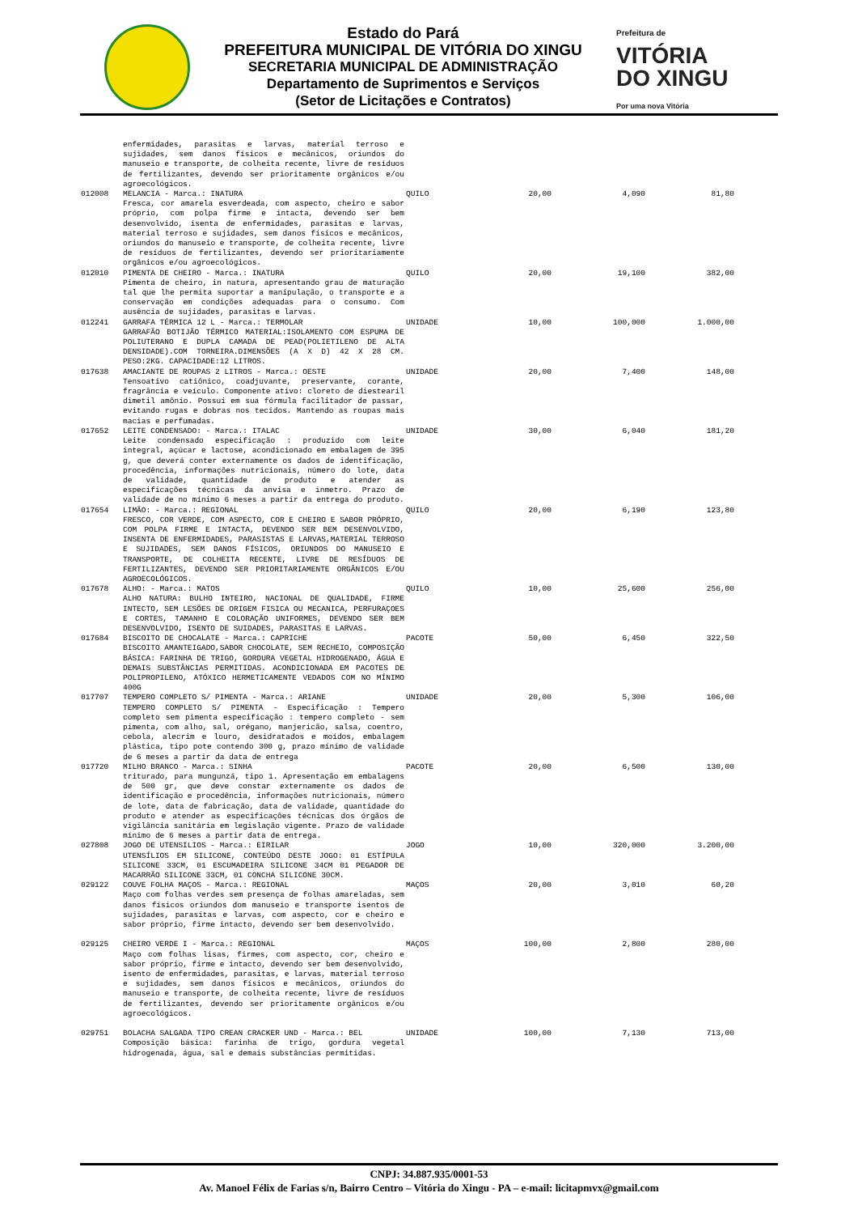Estado do Pará
PREFEITURA MUNICIPAL DE VITÓRIA DO XINGU
SECRETARIA MUNICIPAL DE ADMINISTRAÇÃO
Departamento de Suprimentos e Serviços
(Setor de Licitações e Contratos)
Prefeitura de
VITÓRIA
DO XINGU
Por uma nova Vitória
| | enfermidades, parasitas e larvas, material terroso e sujidades, sem danos físicos e mecânicos, oriundos do manuseio e transporte, de colheita recente, livre de resíduos de fertilizantes, devendo ser prioritamente orgânicos e/ou agroecológicos. | | | | |
| 012008 | MELANCIA - Marca.: INATURA Fresca, cor amarela esverdeada, com aspecto, cheiro e sabor próprio, com polpa firme e intacta, devendo ser bem desenvolvido, isenta de enfermidades, parasitas e larvas, material terroso e sujidades, sem danos físicos e mecânicos, oriundos do manuseio e transporte, de colheita recente, livre de resíduos de fertilizantes, devendo ser prioritariamente orgânicos e/ou agroecológicos. | QUILO | 20,00 | 4,090 | 81,80 |
| 012010 | PIMENTA DE CHEIRO - Marca.: INATURA Pimenta de cheiro, in natura, apresentando grau de maturação tal que lhe permita suportar a manipulação, o transporte e a conservação em condições adequadas para o consumo. Com ausência de sujidades, parasitas e larvas. | QUILO | 20,00 | 19,100 | 382,00 |
| 012241 | GARRAFA TÉRMICA 12 L - Marca.: TERMOLAR GARRAFÃO BOTIJÃO TÉRMICO MATERIAL:ISOLAMENTO COM ESPUMA DE POLIUTERANO E DUPLA CAMADA DE PEAD(POLIETILENO DE ALTA DENSIDADE).COM TORNEIRA.DIMENSÕES (A X D) 42 X 28 CM. PESO:2KG. CAPACIDADE:12 LITROS. | UNIDADE | 10,00 | 100,000 | 1.000,00 |
| 017638 | AMACIANTE DE ROUPAS 2 LITROS - Marca.: OESTE Tensoativo catiônico, coadjuvante, preservante, corante, fragrância e veículo. Componente ativo: cloreto de diestearil dimetil amônio. Possui em sua fórmula facilitador de passar, evitando rugas e dobras nos tecidos. Mantendo as roupas mais macias e perfumadas. | UNIDADE | 20,00 | 7,400 | 148,00 |
| 017652 | LEITE CONDENSADO: - Marca.: ITALAC Leite condensado especificação : produzido com leite integral, açúcar e lactose, acondicionado em embalagem de 395 g, que deverá conter externamente os dados de identificação, procedência, informações nutricionais, número do lote, data de validade, quantidade de produto e atender as especificações técnicas da anvisa e inmetro. Prazo de validade de no mínimo 6 meses a partir da entrega do produto. | UNIDADE | 30,00 | 6,040 | 181,20 |
| 017654 | LIMÃO: - Marca.: REGIONAL FRESCO, COR VERDE, COM ASPECTO, COR E CHEIRO E SABOR PRÓPRIO, COM POLPA FIRME E INTACTA, DEVENDO SER BEM DESENVOLVIDO, INSENTA DE ENFERMIDADES, PARASISTAS E LARVAS,MATERIAL TERROSO E SUJIDADES, SEM DANOS FÍSICOS, ORIUNDOS DO MANUSEIO E TRANSPORTE, DE COLHEITA RECENTE, LIVRE DE RESÍDUOS DE FERTILIZANTES, DEVENDO SER PRIORITARIAMENTE ORGÂNICOS E/OU AGROECOLÓGICOS. | QUILO | 20,00 | 6,190 | 123,80 |
| 017678 | ALHO: - Marca.: MATOS ALHO NATURA: BULHO INTEIRO, NACIONAL DE QUALIDADE, FIRME INTECTO, SEM LESÕES DE ORIGEM FISICA OU MECANICA, PERFURAÇOES E CORTES, TAMANHO E COLORAÇÃO UNIFORMES, DEVENDO SER BEM DESENVOLVIDO, ISENTO DE SUIDADES, PARASITAS E LARVAS. | QUILO | 10,00 | 25,600 | 256,00 |
| 017684 | BISCOITO DE CHOCALATE - Marca.: CAPRICHE BISCOITO AMANTEIGADO,SABOR CHOCOLATE, SEM RECHEIO, COMPOSIÇÃO BÁSICA: FARINHA DE TRIGO, GORDURA VEGETAL HIDROGENADO, ÁGUA E DEMAIS SUBSTÂNCIAS PERMITIDAS. ACONDICIONADA EM PACOTES DE POLIPROPILENO, ATÓXICO HERMETICAMENTE VEDADOS COM NO MÍNIMO 400G | PACOTE | 50,00 | 6,450 | 322,50 |
| 017707 | TEMPERO COMPLETO S/ PIMENTA - Marca.: ARIANE TEMPERO COMPLETO S/ PIMENTA - Especificação : Tempero completo sem pimenta especificação : tempero completo - sem pimenta, com alho, sal, orégano, manjericão, salsa, coentro, cebola, alecrim e louro, desidratados e moídos, embalagem plástica, tipo pote contendo 300 g, prazo mínimo de validade de 6 meses a partir da data de entrega | UNIDADE | 20,00 | 5,300 | 106,00 |
| 017720 | MILHO BRANCO - Marca.: SINHA triturado, para mungunzá, tipo 1. Apresentação em embalagens de 500 gr, que deve constar externamente os dados de identificação e procedência, informações nutricionais, número de lote, data de fabricação, data de validade, quantidade do produto e atender as especificações técnicas dos órgãos de vigilância sanitária em legislação vigente. Prazo de validade mínimo de 6 meses a partir data de entrega. | PACOTE | 20,00 | 6,500 | 130,00 |
| 027808 | JOGO DE UTENSILIOS - Marca.: EIRILAR UTENSÍLIOS EM SILICONE, CONTEÚDO DESTE JOGO: 01 ESTÍPULA SILICONE 33CM, 01 ESCUMADEIRA SILICONE 34CM 01 PEGADOR DE MACARRÃO SILICONE 33CM, 01 CONCHA SILICONE 30CM. | JOGO | 10,00 | 320,000 | 3.200,00 |
| 029122 | COUVE FOLHA MAÇOS - Marca.: REGIONAL Maço com folhas verdes sem presença de folhas amareladas, sem danos físicos oriundos dom manuseio e transporte isentos de sujidades, parasitas e larvas, com aspecto, cor e cheiro e sabor próprio, firme intacto, devendo ser bem desenvolvido. | MAÇOS | 20,00 | 3,010 | 60,20 |
| 029125 | CHEIRO VERDE I - Marca.: REGIONAL Maço com folhas lisas, firmes, com aspecto, cor, cheiro e sabor próprio, firme e intacto, devendo ser bem desenvolvido, isento de enfermidades, parasitas, e larvas, material terroso e sujidades, sem danos físicos e mecânicos, oriundos do manuseio e transporte, de colheita recente, livre de resíduos de fertilizantes, devendo ser prioritamente orgânicos e/ou agroecológicos. | MAÇOS | 100,00 | 2,800 | 280,00 |
| 029751 | BOLACHA SALGADA TIPO CREAN CRACKER UND - Marca.: BEL Composição básica: farinha de trigo, gordura vegetal hidrogenada, água, sal e demais substâncias permitidas. | UNIDADE | 100,00 | 7,130 | 713,00 |
CNPJ: 34.887.935/0001-53
Av. Manoel Félix de Farias s/n, Bairro Centro – Vitória do Xingu - PA – e-mail: licitapmvx@gmail.com